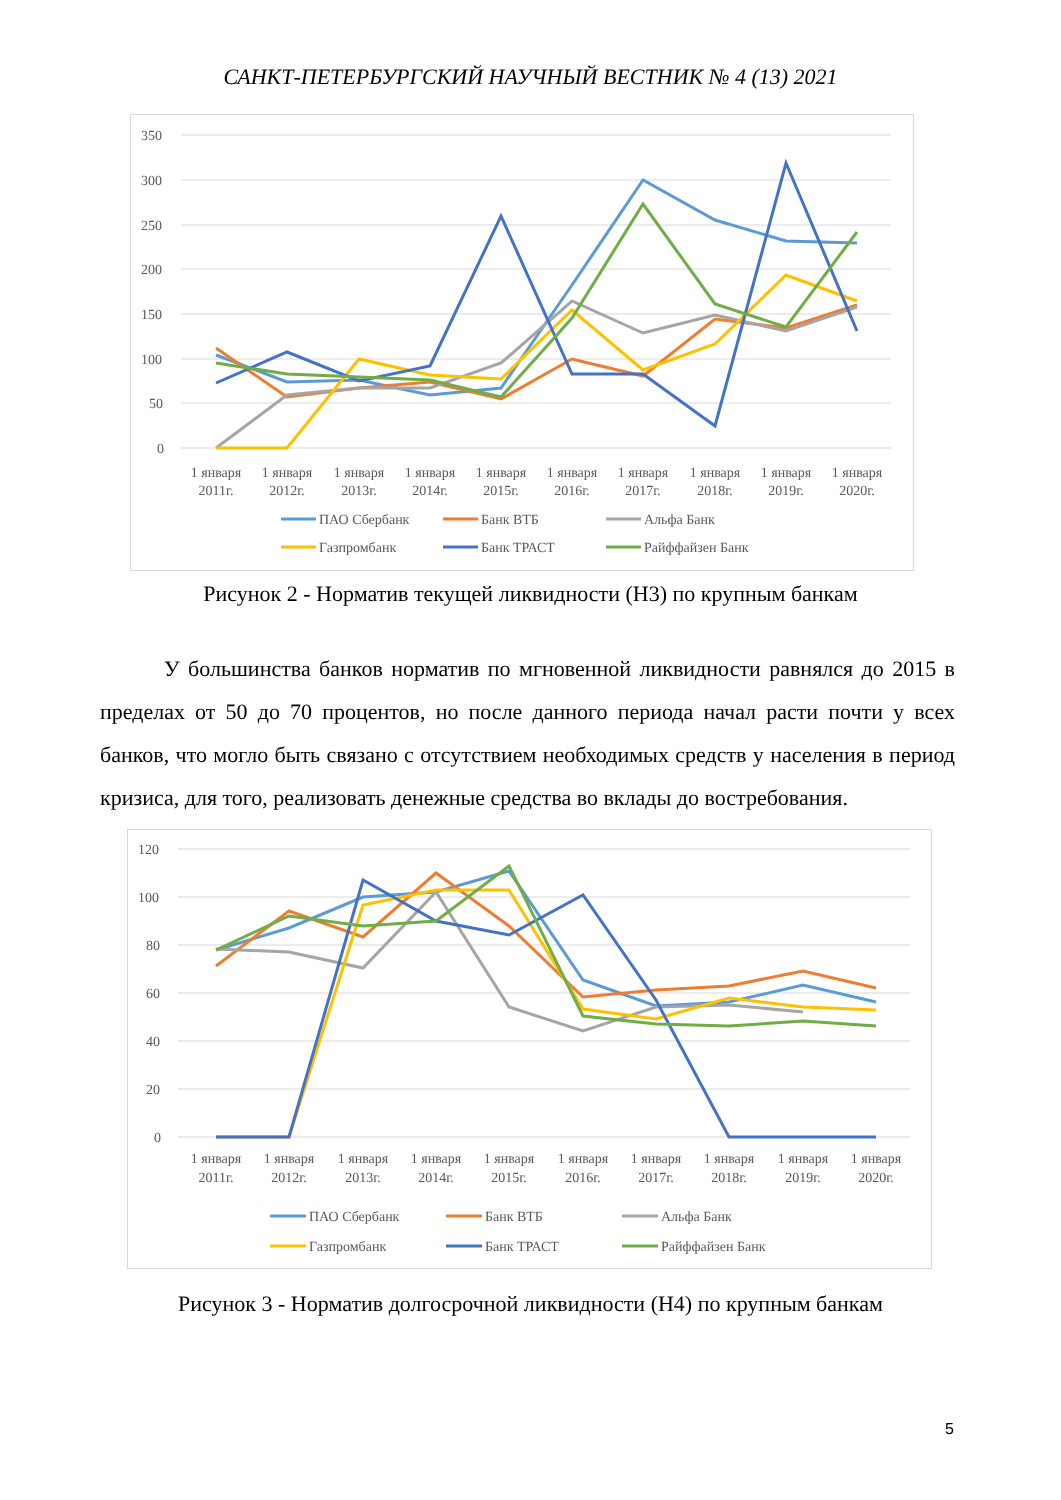САНКТ-ПЕТЕРБУРГСКИЙ НАУЧНЫЙ ВЕСТНИК № 4 (13) 2021
350
300
250
200
150
100
50
0
1 января
2011г.
1 января
2012г.
1 января
2013г.
1 января
2014г.
1 января
2015г.
1 января
2016г.
1 января
2017г.
1 января
2018г.
1 января
2019г.
1 января
2020г.
ПАО Сбербанк
Банк ВТБ
Альфа Банк
Газпромбанк
Банк ТРАСТ
Райффайзен Банк
Рисунок 2 - Норматив текущей ликвидности (Н3) по крупным банкам
У большинства банков норматив по мгновенной ликвидности равнялся до 2015 в пределах от 50 до 70 процентов, но после данного периода начал расти почти у всех банков, что могло быть связано с отсутствием необходимых средств у населения в период кризиса, для того, реализовать денежные средства во вклады до востребования.
120
100
80
60
40
20
0
1 января
2011г.
1 января
2012г.
1 января
2013г.
1 января
2014г.
1 января
2015г.
1 января
2016г.
1 января
2017г.
1 января
2018г.
1 января
2019г.
1 января
2020г.
ПАО Сбербанк
Банк ВТБ
Альфа Банк
Газпромбанк
Банк ТРАСТ
Райффайзен Банк
Рисунок 3 - Норматив долгосрочной ликвидности (Н4) по крупным банкам
5